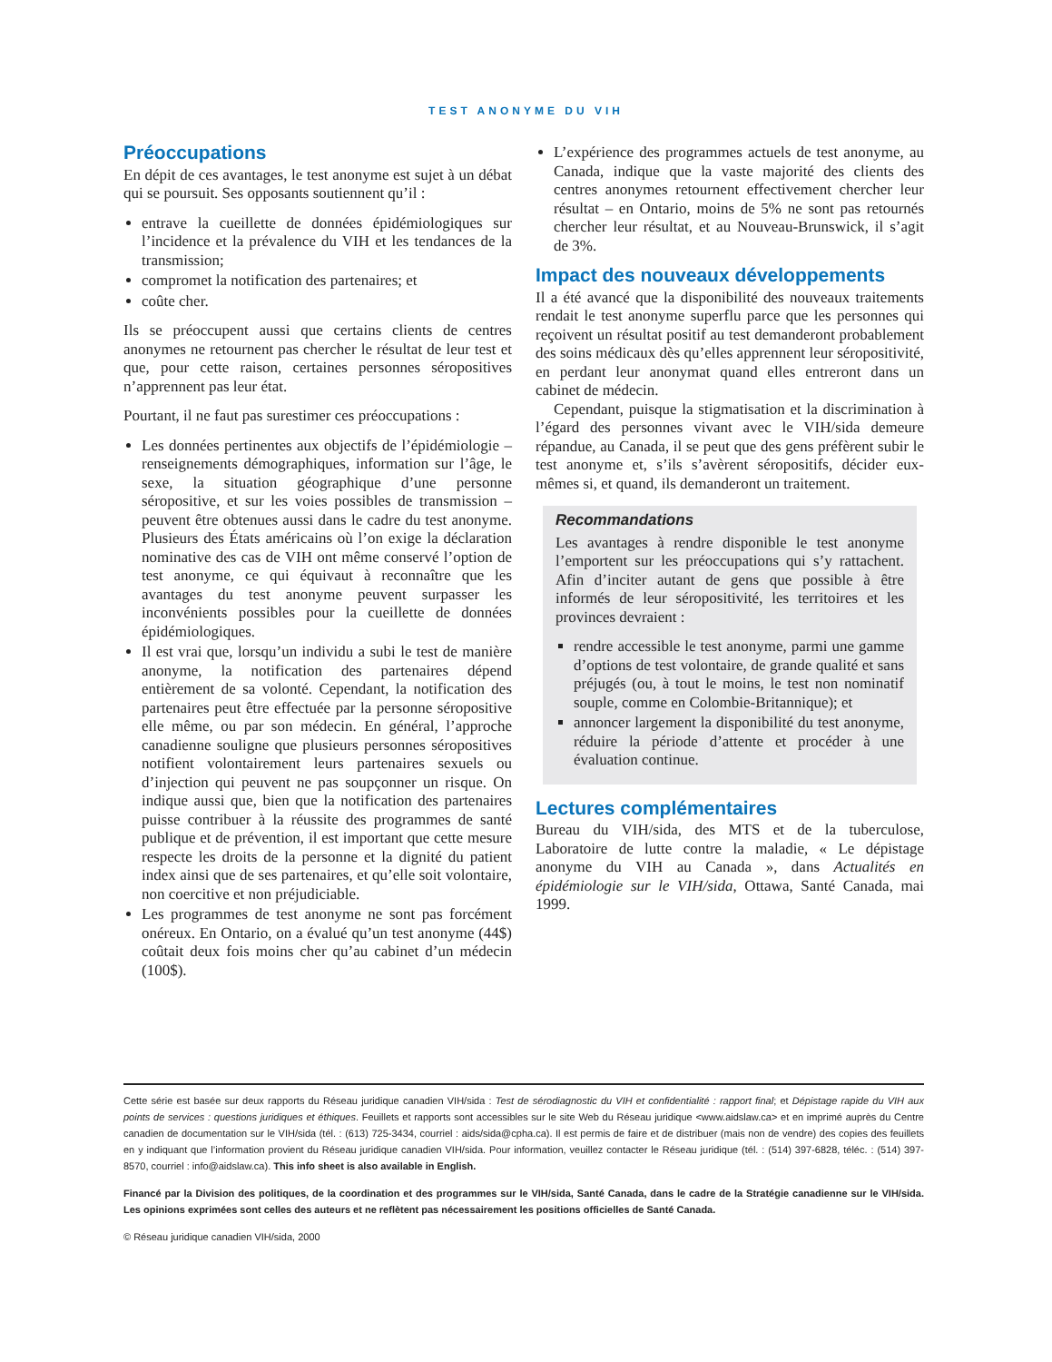TEST ANONYME DU VIH
Préoccupations
En dépit de ces avantages, le test anonyme est sujet à un débat qui se poursuit. Ses opposants soutiennent qu’il :
entrave la cueillette de données épidémiologiques sur l’incidence et la prévalence du VIH et les tendances de la transmission;
compromet la notification des partenaires; et
coûte cher.
Ils se préoccupent aussi que certains clients de centres anonymes ne retournent pas chercher le résultat de leur test et que, pour cette raison, certaines personnes séropositives n’apprennent pas leur état.
Pourtant, il ne faut pas surestimer ces préoccupations :
Les données pertinentes aux objectifs de l’épidémiologie – renseignements démographiques, information sur l’âge, le sexe, la situation géographique d’une personne séropositive, et sur les voies possibles de transmission – peuvent être obtenues aussi dans le cadre du test anonyme. Plusieurs des États américains où l’on exige la déclaration nominative des cas de VIH ont même conservé l’option de test anonyme, ce qui équivaut à reconnaître que les avantages du test anonyme peuvent surpasser les inconvénients possibles pour la cueillette de données épidémiologiques.
Il est vrai que, lorsqu’un individu a subi le test de manière anonyme, la notification des partenaires dépend entièrement de sa volonté. Cependant, la notification des partenaires peut être effectuée par la personne séropositive elle même, ou par son médecin. En général, l’approche canadienne souligne que plusieurs personnes séropositives notifient volontairement leurs partenaires sexuels ou d’injection qui peuvent ne pas soupçonner un risque. On indique aussi que, bien que la notification des partenaires puisse contribuer à la réussite des programmes de santé publique et de prévention, il est important que cette mesure respecte les droits de la personne et la dignité du patient index ainsi que de ses partenaires, et qu’elle soit volontaire, non coercitive et non préjudiciable.
Les programmes de test anonyme ne sont pas forcément onéreux. En Ontario, on a évalué qu’un test anonyme (44$) coûtait deux fois moins cher qu’au cabinet d’un médecin (100$).
L’expérience des programmes actuels de test anonyme, au Canada, indique que la vaste majorité des clients des centres anonymes retournent effectivement chercher leur résultat – en Ontario, moins de 5% ne sont pas retournés chercher leur résultat, et au Nouveau-Brunswick, il s’agit de 3%.
Impact des nouveaux développements
Il a été avancé que la disponibilité des nouveaux traitements rendait le test anonyme superflu parce que les personnes qui reçoivent un résultat positif au test demanderont probablement des soins médicaux dès qu’elles apprennent leur séropositivité, en perdant leur anonymat quand elles entreront dans un cabinet de médecin.
Cependant, puisque la stigmatisation et la discrimination à l’égard des personnes vivant avec le VIH/sida demeure répandue, au Canada, il se peut que des gens préfèrent subir le test anonyme et, s’ils s’avèrent séropositifs, décider eux-mêmes si, et quand, ils demanderont un traitement.
Recommandations
Les avantages à rendre disponible le test anonyme l’emportent sur les préoccupations qui s’y rattachent. Afin d’inciter autant de gens que possible à être informés de leur séropositivité, les territoires et les provinces devraient :
rendre accessible le test anonyme, parmi une gamme d’options de test volontaire, de grande qualité et sans préjugés (ou, à tout le moins, le test non nominatif souple, comme en Colombie-Britannique); et
annoncer largement la disponibilité du test anonyme, réduire la période d’attente et procéder à une évaluation continue.
Lectures complémentaires
Bureau du VIH/sida, des MTS et de la tuberculose, Laboratoire de lutte contre la maladie, « Le dépistage anonyme du VIH au Canada », dans Actualités en épidémiologie sur le VIH/sida, Ottawa, Santé Canada, mai 1999.
Cette série est basée sur deux rapports du Réseau juridique canadien VIH/sida : Test de sérodiagnostic du VIH et confidentialité : rapport final; et Dépistage rapide du VIH aux points de services : questions juridiques et éthiques. Feuillets et rapports sont accessibles sur le site Web du Réseau juridique <www.aidslaw.ca> et en imprimé auprès du Centre canadien de documentation sur le VIH/sida (tél. : (613) 725-3434, courriel : aids/sida@cpha.ca). Il est permis de faire et de distribuer (mais non de vendre) des copies des feuillets en y indiquant que l’information provient du Réseau juridique canadien VIH/sida. Pour information, veuillez contacter le Réseau juridique (tél. : (514) 397-6828, téléc. : (514) 397-8570, courriel : info@aidslaw.ca). This info sheet is also available in English.
Financé par la Division des politiques, de la coordination et des programmes sur le VIH/sida, Santé Canada, dans le cadre de la Stratégie canadienne sur le VIH/sida. Les opinions exprimées sont celles des auteurs et ne reflètent pas nécessairement les positions officielles de Santé Canada.
© Réseau juridique canadien VIH/sida, 2000